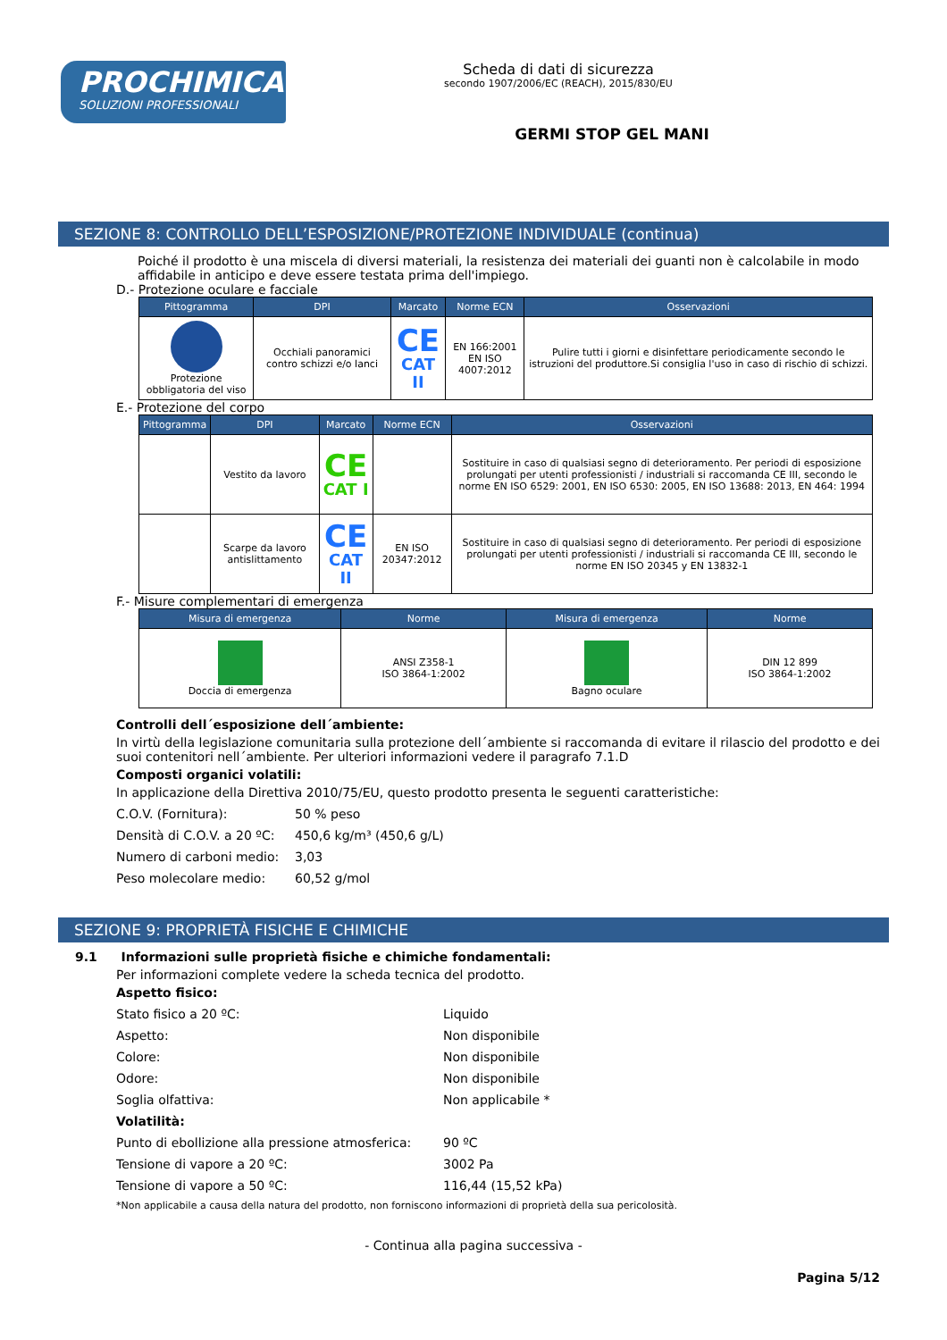PROCHIMICA
SOLUZIONI PROFESSIONALI
Scheda di dati di sicurezza
secondo 1907/2006/EC (REACH), 2015/830/EU
GERMI STOP GEL MANI
SEZIONE 8: CONTROLLO DELL’ESPOSIZIONE/PROTEZIONE INDIVIDUALE (continua)
Poiché il prodotto è una miscela di diversi materiali, la resistenza dei materiali dei guanti non è calcolabile in modo affidabile in anticipo e deve essere testata prima dell'impiego.
D.- Protezione oculare e facciale
| Pittogramma | DPI | Marcato | Norme ECN | Osservazioni |
| --- | --- | --- | --- | --- |
| Protezione obbligatoria del viso | Occhiali panoramici contro schizzi e/o lanci | CE CAT II | EN 166:2001 EN ISO 4007:2012 | Pulire tutti i giorni e disinfettare periodicamente secondo le istruzioni del produttore.Si consiglia l'uso in caso di rischio di schizzi. |
E.- Protezione del corpo
| Pittogramma | DPI | Marcato | Norme ECN | Osservazioni |
| --- | --- | --- | --- | --- |
| | Vestito da lavoro | CE CAT I | | Sostituire in caso di qualsiasi segno di deterioramento. Per periodi di esposizione prolungati per utenti professionisti / industriali si raccomanda CE III, secondo le norme EN ISO 6529: 2001, EN ISO 6530: 2005, EN ISO 13688: 2013, EN 464: 1994 |
| | Scarpe da lavoro antislittamento | CE CAT II | EN ISO 20347:2012 | Sostituire in caso di qualsiasi segno di deterioramento. Per periodi di esposizione prolungati per utenti professionisti / industriali si raccomanda CE III, secondo le norme EN ISO 20345 y EN 13832-1 |
F.- Misure complementari di emergenza
| Misura di emergenza | Norme | Misura di emergenza | Norme |
| --- | --- | --- | --- |
| Doccia di emergenza | ANSI Z358-1 ISO 3864-1:2002 | Bagno oculare | DIN 12 899 ISO 3864-1:2002 |
Controlli dell´esposizione dell´ambiente:
In virtù della legislazione comunitaria sulla protezione dell´ambiente si raccomanda di evitare il rilascio del prodotto e dei suoi contenitori nell´ambiente. Per ulteriori informazioni vedere il paragrafo 7.1.D
Composti organici volatili:
In applicazione della Direttiva 2010/75/EU, questo prodotto presenta le seguenti caratteristiche:
C.O.V. (Fornitura): 50 % peso
Densità di C.O.V. a 20 ºC: 450,6 kg/m³ (450,6 g/L)
Numero di carboni medio: 3,03
Peso molecolare medio: 60,52 g/mol
SEZIONE 9: PROPRIETÀ FISICHE E CHIMICHE
9.1 Informazioni sulle proprietà fisiche e chimiche fondamentali:
Per informazioni complete vedere la scheda tecnica del prodotto.
Aspetto fisico:
Stato fisico a 20 ºC: Liquido
Aspetto: Non disponibile
Colore: Non disponibile
Odore: Non disponibile
Soglia olfattiva: Non applicabile *
Volatilità:
Punto di ebollizione alla pressione atmosferica: 90 ºC
Tensione di vapore a 20 ºC: 3002 Pa
Tensione di vapore a 50 ºC: 116,44 (15,52 kPa)
*Non applicabile a causa della natura del prodotto, non forniscono informazioni di proprietà della sua pericolosità.
- Continua alla pagina successiva -
Pagina 5/12